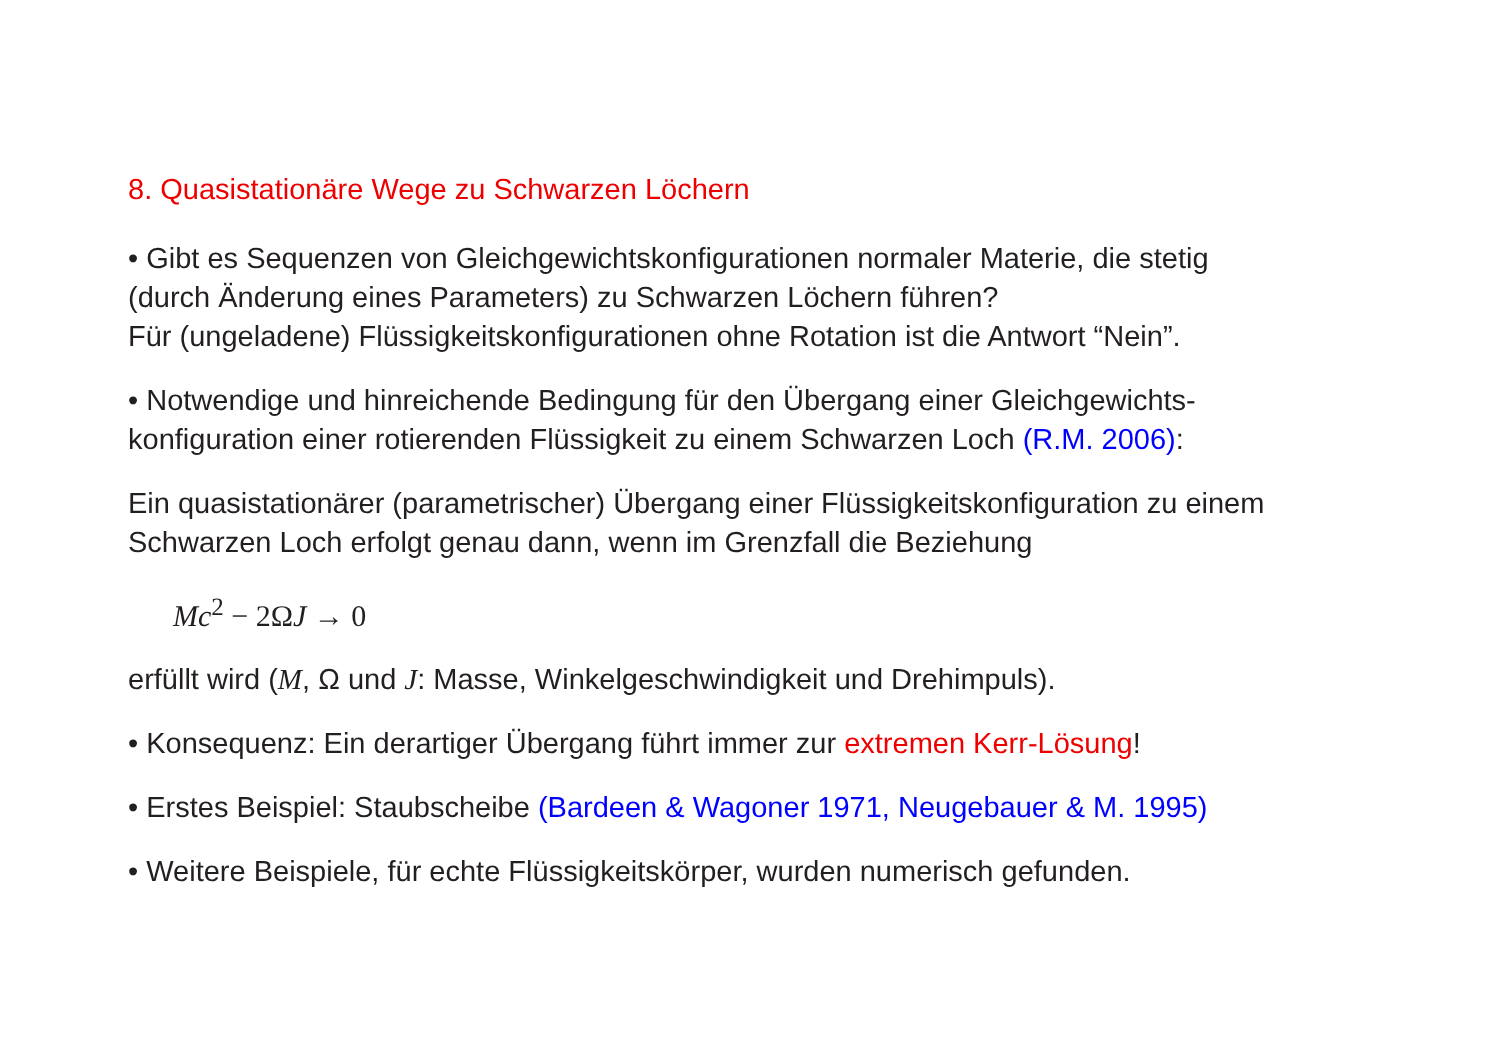8. Quasistationäre Wege zu Schwarzen Löchern
• Gibt es Sequenzen von Gleichgewichtskonfigurationen normaler Materie, die stetig (durch Änderung eines Parameters) zu Schwarzen Löchern führen?
Für (ungeladene) Flüssigkeitskonfigurationen ohne Rotation ist die Antwort “Nein”.
• Notwendige und hinreichende Bedingung für den Übergang einer Gleichgewichts-konfiguration einer rotierenden Flüssigkeit zu einem Schwarzen Loch (R.M. 2006):
Ein quasistationärer (parametrischer) Übergang einer Flüssigkeitskonfiguration zu einem Schwarzen Loch erfolgt genau dann, wenn im Grenzfall die Beziehung
Mc<sup>2</sup> − 2ΩJ → 0
erfüllt wird (M, Ω und J: Masse, Winkelgeschwindigkeit und Drehimpuls).
• Konsequenz: Ein derartiger Übergang führt immer zur extremen Kerr-Lösung!
• Erstes Beispiel: Staubscheibe (Bardeen & Wagoner 1971, Neugebauer & M. 1995)
• Weitere Beispiele, für echte Flüssigkeitskörper, wurden numerisch gefunden.